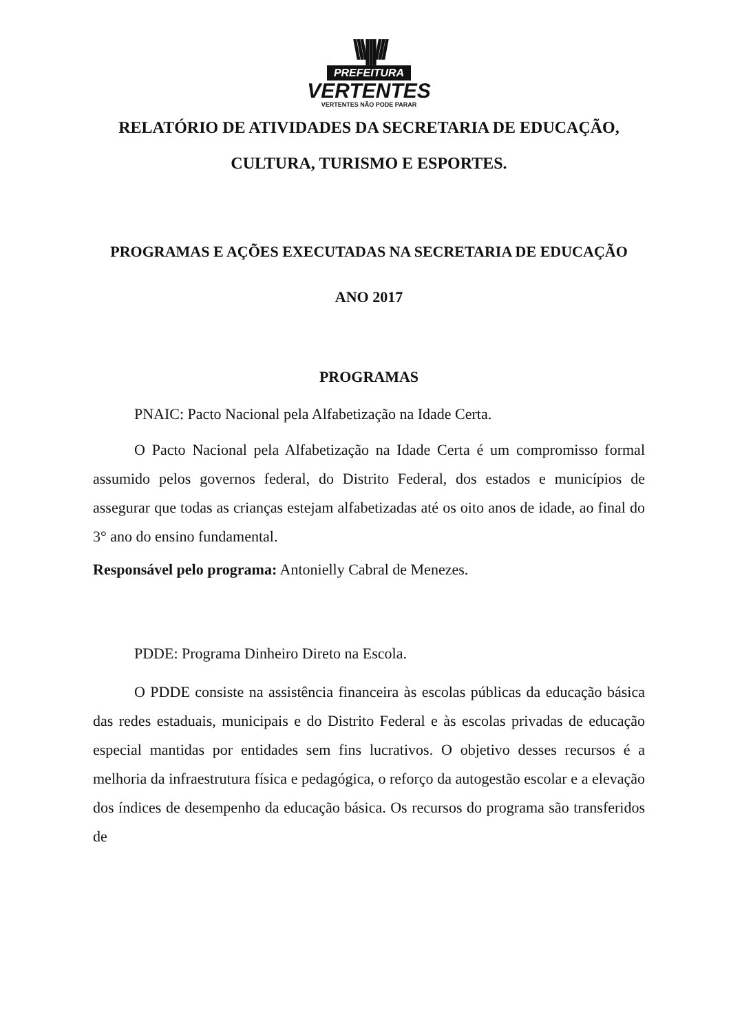\\\|||///
PREFEITURA
VERTENTES
VERTENTES NÃO PODE PARAR
RELATÓRIO DE ATIVIDADES DA SECRETARIA DE EDUCAÇÃO, CULTURA, TURISMO E ESPORTES.
PROGRAMAS E AÇÕES EXECUTADAS NA SECRETARIA DE EDUCAÇÃO
ANO 2017
PROGRAMAS
PNAIC: Pacto Nacional pela Alfabetização na Idade Certa.
O Pacto Nacional pela Alfabetização na Idade Certa é um compromisso formal assumido pelos governos federal, do Distrito Federal, dos estados e municípios de assegurar que todas as crianças estejam alfabetizadas até os oito anos de idade, ao final do 3° ano do ensino fundamental.
Responsável pelo programa: Antonielly Cabral de Menezes.
PDDE: Programa Dinheiro Direto na Escola.
O PDDE consiste na assistência financeira às escolas públicas da educação básica das redes estaduais, municipais e do Distrito Federal e às escolas privadas de educação especial mantidas por entidades sem fins lucrativos. O objetivo desses recursos é a melhoria da infraestrutura física e pedagógica, o reforço da autogestão escolar e a elevação dos índices de desempenho da educação básica. Os recursos do programa são transferidos de